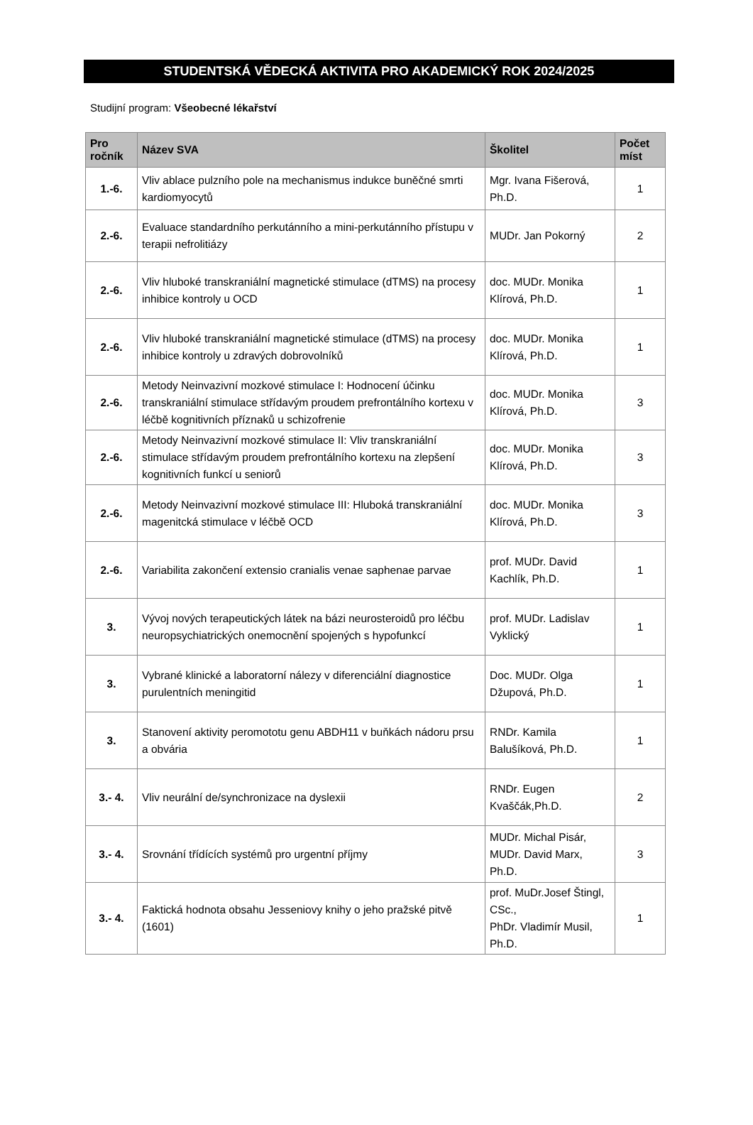STUDENTSKÁ VĚDECKÁ AKTIVITA PRO AKADEMICKÝ ROK 2024/2025
Studijní program: Všeobecné lékařství
| Pro ročník | Název SVA | Školitel | Počet míst |
| --- | --- | --- | --- |
| 1.-6. | Vliv ablace pulzního pole na mechanismus indukce buněčné smrti kardiomyocytů | Mgr. Ivana Fišerová, Ph.D. | 1 |
| 2.-6. | Evaluace standardního perkutánního a mini-perkutánního přístupu v terapii nefrolitiázy | MUDr. Jan Pokorný | 2 |
| 2.-6. | Vliv hluboké transkraniální magnetické stimulace (dTMS) na procesy inhibice kontroly u OCD | doc. MUDr. Monika Klírová, Ph.D. | 1 |
| 2.-6. | Vliv hluboké transkraniální magnetické stimulace (dTMS) na procesy inhibice kontroly u zdravých dobrovolníků | doc. MUDr. Monika Klírová, Ph.D. | 1 |
| 2.-6. | Metody Neinvazivní mozkové stimulace I: Hodnocení účinku transkraniální stimulace střídavým proudem prefrontálního kortexu v léčbě kognitivních příznaků u schizofrenie | doc. MUDr. Monika Klírová, Ph.D. | 3 |
| 2.-6. | Metody Neinvazivní mozkové stimulace II: Vliv transkraniální stimulace střídavým proudem prefrontálního kortexu na zlepšení kognitivních funkcí u seniorů | doc. MUDr. Monika Klírová, Ph.D. | 3 |
| 2.-6. | Metody Neinvazivní mozkové stimulace III: Hluboká transkraniální magenitcká stimulace v léčbě OCD | doc. MUDr. Monika Klírová, Ph.D. | 3 |
| 2.-6. | Variabilita zakončení extensio cranialis venae saphenae parvae | prof. MUDr. David Kachlík, Ph.D. | 1 |
| 3. | Vývoj nových terapeutických látek na bázi neurosteroidů pro léčbu neuropsychiatrických onemocnění spojených s hypofunkcí | prof. MUDr. Ladislav Vyklický | 1 |
| 3. | Vybrané klinické a laboratorní nálezy v diferenciální diagnostice purulentních meningitid | Doc. MUDr. Olga Džupová, Ph.D. | 1 |
| 3. | Stanovení aktivity peromototu genu ABDH11 v buňkách nádoru prsu a obvária | RNDr. Kamila Balušíková, Ph.D. | 1 |
| 3.- 4. | Vliv neurální de/synchronizace na dyslexii | RNDr. Eugen Kvaščák,Ph.D. | 2 |
| 3.- 4. | Srovnání třídících systémů pro urgentní příjmy | MUDr. Michal Pisár, MUDr. David Marx, Ph.D. | 3 |
| 3.- 4. | Faktická hodnota obsahu Jesseniovy knihy o jeho pražské pitvě (1601) | prof. MuDr.Josef Štingl, CSc., PhDr. Vladimír Musil, Ph.D. | 1 |